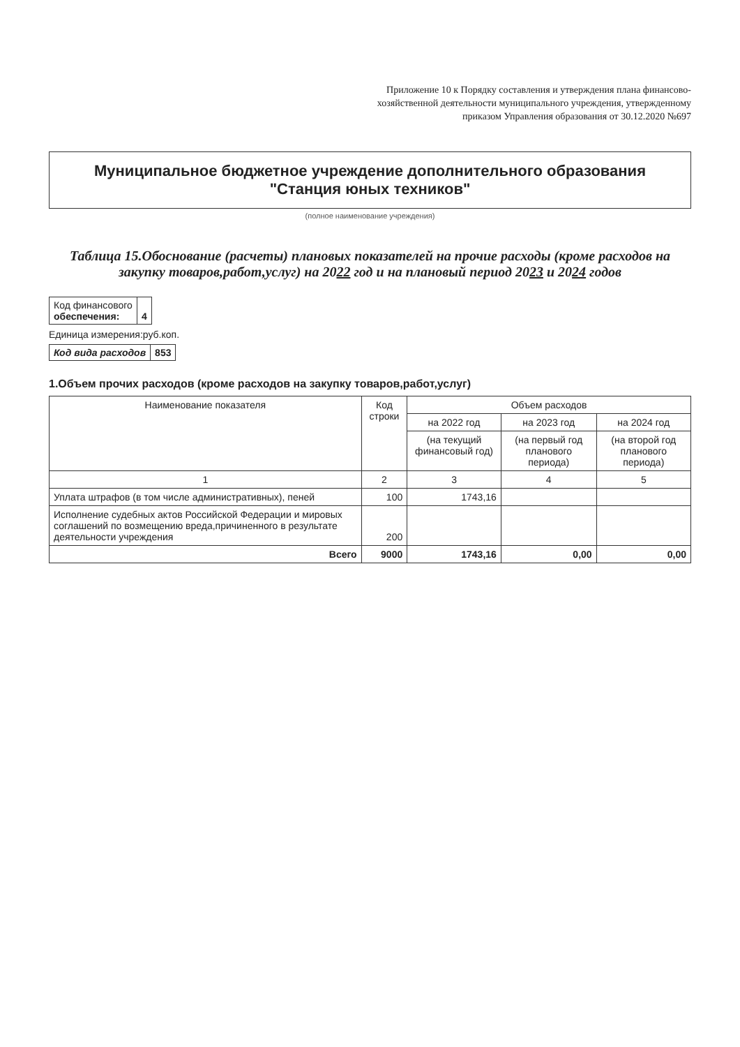Приложение 10 к Порядку составления и утверждения плана финансово-хозяйственной деятельности муниципального учреждения, утвержденному приказом Управления образования от 30.12.2020 №697
Муниципальное бюджетное учреждение дополнительного образования "Станция юных техников"
(полное наименование учреждения)
Таблица 15.Обоснование (расчеты) плановых показателей на прочие расходы (кроме расходов на закупку товаров,работ,услуг) на 2022 год и на плановый период 2023 и 2024 годов
| Код финансового обеспечения: | 4 |
Единица измерения:руб.коп.
| Код вида расходов | 853 |
1.Объем прочих расходов (кроме расходов на закупку товаров,работ,услуг)
| Наименование показателя | Код строки | Объем расходов | | |
| --- | --- | --- | --- | --- |
| | | на 2022 год | на 2023 год | на 2024 год |
| | | (на текущий финансовый год) | (на первый год планового периода) | (на второй год планового периода) |
| 1 | 2 | 3 | 4 | 5 |
| Уплата штрафов (в том числе административных), пеней | 100 | 1743,16 | | |
| Исполнение судебных актов Российской Федерации и мировых соглашений по возмещению вреда,причиненного в результате деятельности учреждения | 200 | | | |
| Всего | 9000 | 1743,16 | 0,00 | 0,00 |